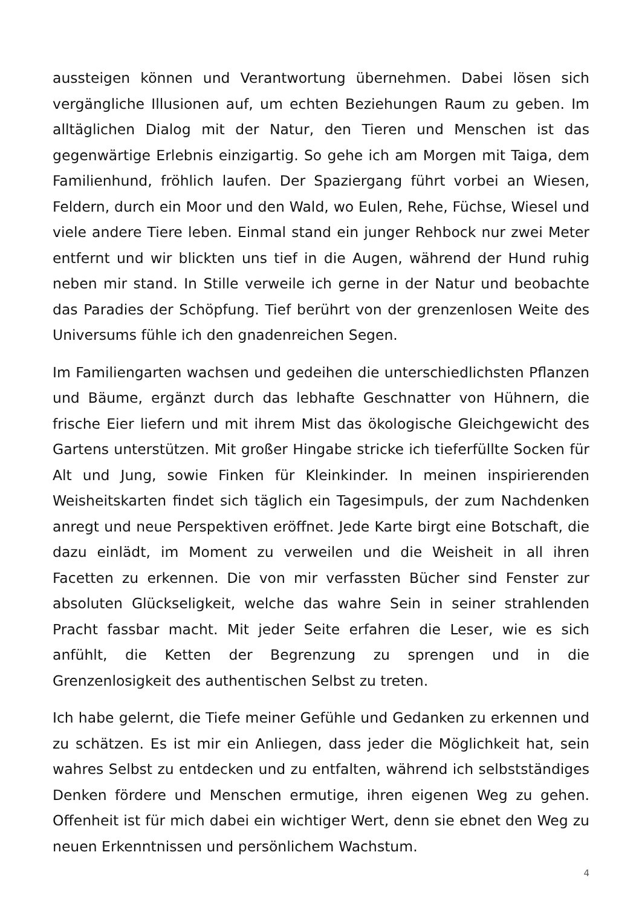aussteigen können und Verantwortung übernehmen. Dabei lösen sich vergängliche Illusionen auf, um echten Beziehungen Raum zu geben. Im alltäglichen Dialog mit der Natur, den Tieren und Menschen ist das gegenwärtige Erlebnis einzigartig. So gehe ich am Morgen mit Taiga, dem Familienhund, fröhlich laufen. Der Spaziergang führt vorbei an Wiesen, Feldern, durch ein Moor und den Wald, wo Eulen, Rehe, Füchse, Wiesel und viele andere Tiere leben. Einmal stand ein junger Rehbock nur zwei Meter entfernt und wir blickten uns tief in die Augen, während der Hund ruhig neben mir stand. In Stille verweile ich gerne in der Natur und beobachte das Paradies der Schöpfung. Tief berührt von der grenzenlosen Weite des Universums fühle ich den gnadenreichen Segen.
Im Familiengarten wachsen und gedeihen die unterschiedlichsten Pflanzen und Bäume, ergänzt durch das lebhafte Geschnatter von Hühnern, die frische Eier liefern und mit ihrem Mist das ökologische Gleichgewicht des Gartens unterstützen. Mit großer Hingabe stricke ich tieferfüllte Socken für Alt und Jung, sowie Finken für Kleinkinder. In meinen inspirierenden Weisheitskarten findet sich täglich ein Tagesimpuls, der zum Nachdenken anregt und neue Perspektiven eröffnet. Jede Karte birgt eine Botschaft, die dazu einlädt, im Moment zu verweilen und die Weisheit in all ihren Facetten zu erkennen. Die von mir verfassten Bücher sind Fenster zur absoluten Glückseligkeit, welche das wahre Sein in seiner strahlenden Pracht fassbar macht. Mit jeder Seite erfahren die Leser, wie es sich anfühlt, die Ketten der Begrenzung zu sprengen und in die Grenzenlosigkeit des authentischen Selbst zu treten.
Ich habe gelernt, die Tiefe meiner Gefühle und Gedanken zu erkennen und zu schätzen. Es ist mir ein Anliegen, dass jeder die Möglichkeit hat, sein wahres Selbst zu entdecken und zu entfalten, während ich selbstständiges Denken fördere und Menschen ermutige, ihren eigenen Weg zu gehen. Offenheit ist für mich dabei ein wichtiger Wert, denn sie ebnet den Weg zu neuen Erkenntnissen und persönlichem Wachstum.
4